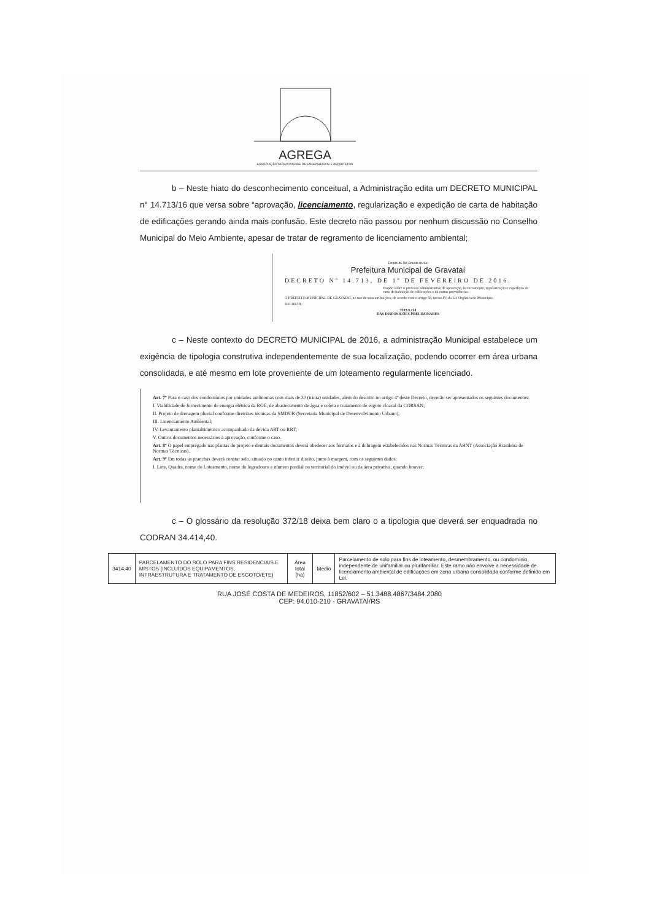AGREGA
ASSOCIAÇÃO GRAVATAIENSE DE ENGENHEIROS E ARQUITETOS
b – Neste hiato do desconhecimento conceitual, a Administração edita um DECRETO MUNICIPAL n° 14.713/16 que versa sobre “aprovação, licenciamento, regularização e expedição de carta de habitação de edificações gerando ainda mais confusão. Este decreto não passou por nenhum discussão no Conselho Municipal do Meio Ambiente, apesar de tratar de regramento de licenciamento ambiental;
Estado do Rio Grande do Sul
Prefeitura Municipal de Gravataí
DECRETO Nº 14.713, DE 1º DE FEVEREIRO DE 2016.
Dispõe sobre o processo administrativo de aprovação, licenciamento, regularização e expedição de carta de habitação de edificações e dá outras providências.
O PREFEITO MUNICIPAL DE GRAVATAÍ, no uso de suas atribuições, de acordo com o artigo 58, inciso IV, da Lei Orgânica do Município,
DECRETA:
TÍTULO I
DAS DISPOSIÇÕES PRELIMINARES
c – Neste contexto do DECRETO MUNICIPAL de 2016, a administração Municipal estabelece um exigência de tipologia construtiva independentemente de sua localização, podendo ocorrer em área urbana consolidada, e até mesmo em lote proveniente de um loteamento regularmente licenciado.
Art. 7º Para o caso dos condomínios por unidades autônomas com mais de 30 (trinta) unidades, além do descrito no artigo 4º deste Decreto, deverão ser apresentados os seguintes documentos:
I. Viabilidade de fornecimento de energia elétrica da RGE, de abastecimento de água e coleta e tratamento de esgoto cloacal da CORSAN;
II. Projeto de drenagem pluvial conforme diretrizes técnicas da SMDUR (Secretaria Municipal de Desenvolvimento Urbano);
III. Licenciamento Ambiental;
IV. Levantamento planialtimétrico acompanhado da devida ART ou RRT;
V. Outros documentos necessários à aprovação, conforme o caso.
Art. 8º O papel empregado nas plantas do projeto e demais documentos deverá obedecer aos formatos e à dobragem estabelecidos nas Normas Técnicas da ABNT (Associação Brasileira de Normas Técnicas).
Art. 9º Em todas as pranchas deverá constar selo, situado no canto inferior direito, junto à margem, com os seguintes dados:
I. Lote, Quadra, nome do Loteamento, nome do logradouro e número predial ou territorial do imóvel ou da área privativa, quando houver;
c – O glossário da resolução 372/18 deixa bem claro o a tipologia que deverá ser enquadrada no CODRAN 34.414,40.
| 3414,40 | PARCELAMENTO DO SOLO PARA FINS RESIDENCIAIS E MISTOS (INCLUÍDOS EQUIPAMENTOS, INFRAESTRUTURA E TRATAMENTO DE ESGOTO/ETE) | Área total (ha) | Médio | Parcelamento de solo para fins de loteamento, desmembramento, ou condomínio, independente de unifamiliar ou plurifamiliar. Este ramo não envolve a necessidade de licenciamento ambiental de edificações em zona urbana consolidada conforme definido em Lei. |
RUA JOSÉ COSTA DE MEDEIROS, 11852/602 – 51.3488.4867/3484.2080
CEP: 94.010-210 - GRAVATAÍ/RS